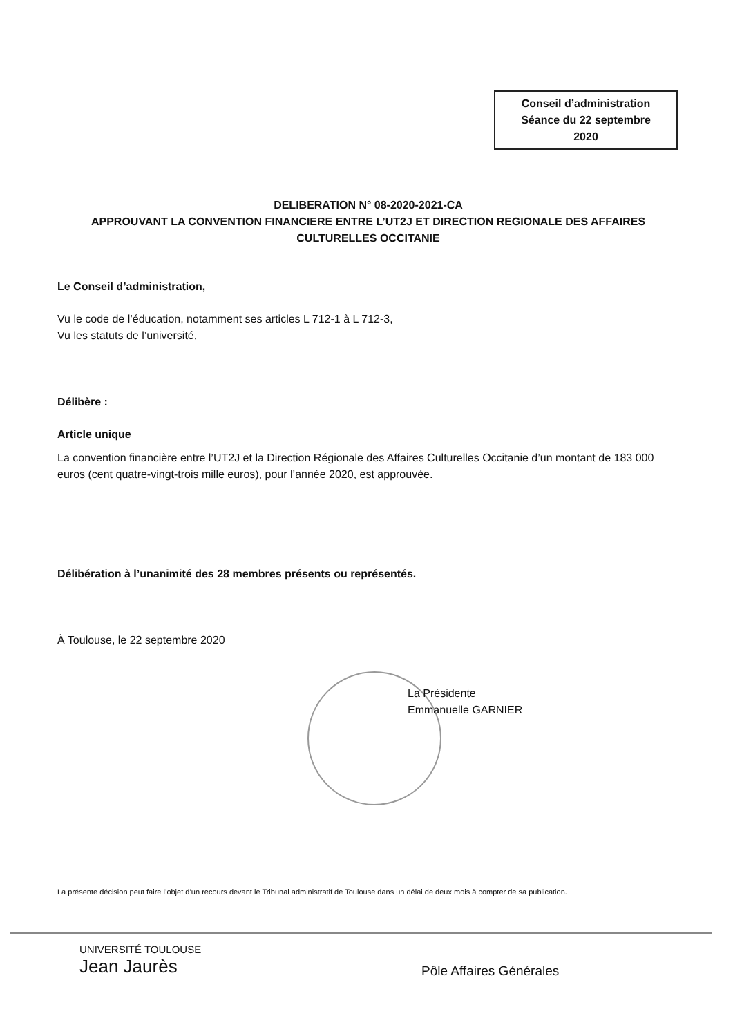Conseil d’administration
Séance du 22 septembre
2020
DELIBERATION N° 08-2020-2021-CA
APPROUVANT LA CONVENTION FINANCIERE ENTRE L’UT2J ET DIRECTION REGIONALE DES AFFAIRES CULTURELLES OCCITANIE
Le Conseil d’administration,
Vu le code de l’éducation, notamment ses articles L 712-1 à L 712-3,
Vu les statuts de l’université,
Délibère :
Article unique
La convention financière entre l’UT2J et la Direction Régionale des Affaires Culturelles Occitanie d’un montant de 183 000 euros (cent quatre-vingt-trois mille euros), pour l’année 2020, est approuvée.
Délibération à l’unanimité des 28 membres présents ou représentés.
À Toulouse, le 22 septembre 2020
La Présidente
Emmanuelle GARNIER
La présente décision peut faire l’objet d’un recours devant le Tribunal administratif de Toulouse dans un délai de deux mois à compter de sa publication.
UNIVERSITÉ TOULOUSE
Jean Jaurès
Pôle Affaires Générales